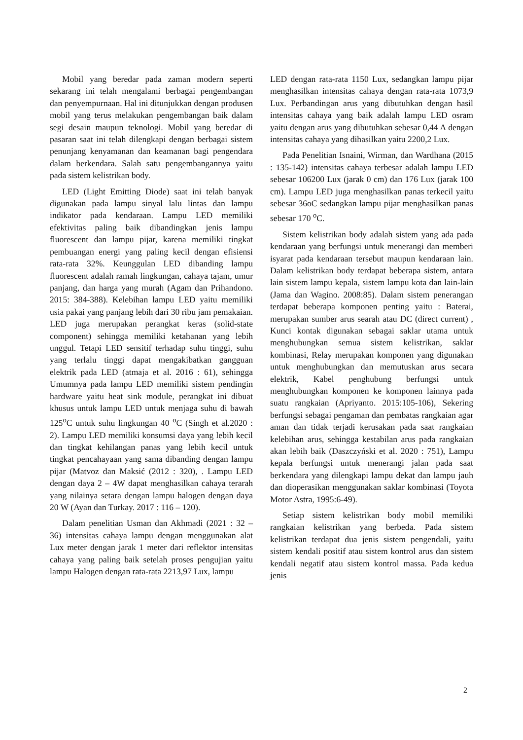Mobil yang beredar pada zaman modern seperti sekarang ini telah mengalami berbagai pengembangan dan penyempurnaan. Hal ini ditunjukkan dengan produsen mobil yang terus melakukan pengembangan baik dalam segi desain maupun teknologi. Mobil yang beredar di pasaran saat ini telah dilengkapi dengan berbagai sistem penunjang kenyamanan dan keamanan bagi pengendara dalam berkendara. Salah satu pengembangannya yaitu pada sistem kelistrikan body.
LED (Light Emitting Diode) saat ini telah banyak digunakan pada lampu sinyal lalu lintas dan lampu indikator pada kendaraan. Lampu LED memiliki efektivitas paling baik dibandingkan jenis lampu fluorescent dan lampu pijar, karena memiliki tingkat pembuangan energi yang paling kecil dengan efisiensi rata-rata 32%. Keunggulan LED dibanding lampu fluorescent adalah ramah lingkungan, cahaya tajam, umur panjang, dan harga yang murah (Agam dan Prihandono. 2015: 384-388). Kelebihan lampu LED yaitu memiliki usia pakai yang panjang lebih dari 30 ribu jam pemakaian. LED juga merupakan perangkat keras (solid-state component) sehingga memiliki ketahanan yang lebih unggul. Tetapi LED sensitif terhadap suhu tinggi, suhu yang terlalu tinggi dapat mengakibatkan gangguan elektrik pada LED (atmaja et al. 2016 : 61), sehingga Umumnya pada lampu LED memiliki sistem pendingin hardware yaitu heat sink module, perangkat ini dibuat khusus untuk lampu LED untuk menjaga suhu di bawah 125<sup>o</sup>C untuk suhu lingkungan 40 <sup>o</sup>C (Singh et al.2020 : 2). Lampu LED memiliki konsumsi daya yang lebih kecil dan tingkat kehilangan panas yang lebih kecil untuk tingkat pencahayaan yang sama dibanding dengan lampu pijar (Matvoz dan Maksić (2012 : 320), . Lampu LED dengan daya 2 – 4W dapat menghasilkan cahaya terarah yang nilainya setara dengan lampu halogen dengan daya 20 W (Ayan dan Turkay. 2017 : 116 – 120).
Dalam penelitian Usman dan Akhmadi (2021 : 32 – 36) intensitas cahaya lampu dengan menggunakan alat Lux meter dengan jarak 1 meter dari reflektor intensitas cahaya yang paling baik setelah proses pengujian yaitu lampu Halogen dengan rata-rata 2213,97 Lux, lampu
LED dengan rata-rata 1150 Lux, sedangkan lampu pijar menghasilkan intensitas cahaya dengan rata-rata 1073,9 Lux. Perbandingan arus yang dibutuhkan dengan hasil intensitas cahaya yang baik adalah lampu LED osram yaitu dengan arus yang dibutuhkan sebesar 0,44 A dengan intensitas cahaya yang dihasilkan yaitu 2200,2 Lux.
Pada Penelitian Isnaini, Wirman, dan Wardhana (2015 : 135-142) intensitas cahaya terbesar adalah lampu LED sebesar 106200 Lux (jarak 0 cm) dan 176 Lux (jarak 100 cm). Lampu LED juga menghasilkan panas terkecil yaitu sebesar 36oC sedangkan lampu pijar menghasilkan panas sebesar 170 <sup>o</sup>C.
Sistem kelistrikan body adalah sistem yang ada pada kendaraan yang berfungsi untuk menerangi dan memberi isyarat pada kendaraan tersebut maupun kendaraan lain. Dalam kelistrikan body terdapat beberapa sistem, antara lain sistem lampu kepala, sistem lampu kota dan lain-lain (Jama dan Wagino. 2008:85). Dalam sistem penerangan terdapat beberapa komponen penting yaitu : Baterai, merupakan sumber arus searah atau DC (direct current) , Kunci kontak digunakan sebagai saklar utama untuk menghubungkan semua sistem kelistrikan, saklar kombinasi, Relay merupakan komponen yang digunakan untuk menghubungkan dan memutuskan arus secara elektrik, Kabel penghubung berfungsi untuk menghubungkan komponen ke komponen lainnya pada suatu rangkaian (Apriyanto. 2015:105-106), Sekering berfungsi sebagai pengaman dan pembatas rangkaian agar aman dan tidak terjadi kerusakan pada saat rangkaian kelebihan arus, sehingga kestabilan arus pada rangkaian akan lebih baik (Daszczyński et al. 2020 : 751), Lampu kepala berfungsi untuk menerangi jalan pada saat berkendara yang dilengkapi lampu dekat dan lampu jauh dan dioperasikan menggunakan saklar kombinasi (Toyota Motor Astra, 1995:6-49).
Setiap sistem kelistrikan body mobil memiliki rangkaian kelistrikan yang berbeda. Pada sistem kelistrikan terdapat dua jenis sistem pengendali, yaitu sistem kendali positif atau sistem kontrol arus dan sistem kendali negatif atau sistem kontrol massa. Pada kedua jenis
2